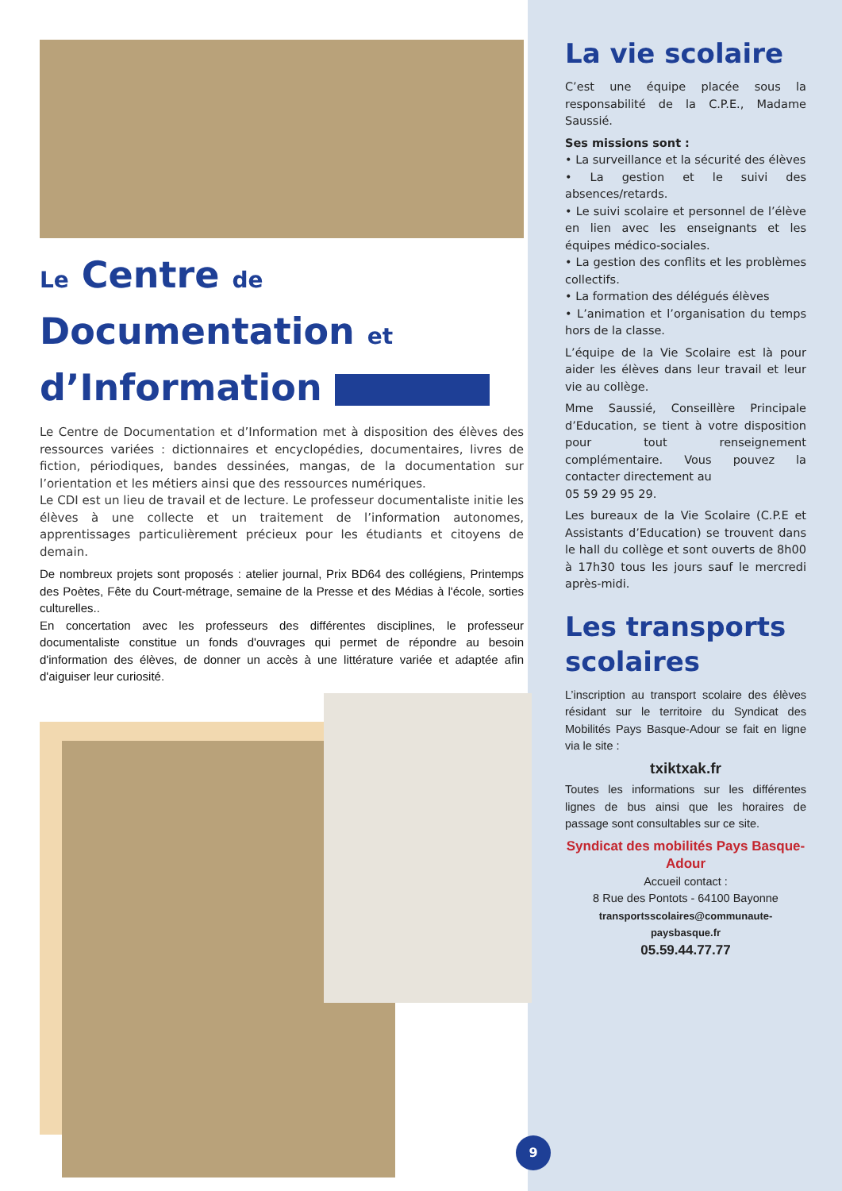Le Centre de
Documentation et
d’Information
Le Centre de Documentation et d’Information met à disposition des élèves des ressources variées : dictionnaires et encyclopédies, documentaires, livres de fiction, périodiques, bandes dessinées, mangas, de la documentation sur l’orientation et les métiers ainsi que des ressources numériques.
Le CDI est un lieu de travail et de lecture. Le professeur documentaliste initie les élèves à une collecte et un traitement de l’information autonomes, apprentissages particulièrement précieux pour les étudiants et citoyens de demain.
De nombreux projets sont proposés : atelier journal, Prix BD64 des collégiens, Printemps des Poètes, Fête du Court-métrage, semaine de la Presse et des Médias à l'école, sorties culturelles..
En concertation avec les professeurs des différentes disciplines, le professeur documentaliste constitue un fonds d'ouvrages qui permet de répondre au besoin d'information des élèves, de donner un accès à une littérature variée et adaptée afin d'aiguiser leur curiosité.
La vie scolaire
C’est une équipe placée sous la responsabilité de la C.P.E., Madame Saussié.
Ses missions sont :
• La surveillance et la sécurité des élèves
• La gestion et le suivi des absences/retards.
• Le suivi scolaire et personnel de l’élève en lien avec les enseignants et les équipes médico-sociales.
• La gestion des conflits et les problèmes collectifs.
• La formation des délégués élèves
• L’animation et l’organisation du temps hors de la classe.
L’équipe de la Vie Scolaire est là pour aider les élèves dans leur travail et leur vie au collège.
Mme Saussié, Conseillère Principale d’Education, se tient à votre disposition pour tout renseignement complémentaire. Vous pouvez la contacter directement au
05 59 29 95 29.
Les bureaux de la Vie Scolaire (C.P.E et Assistants d’Education) se trouvent dans le hall du collège et sont ouverts de 8h00 à 17h30 tous les jours sauf le mercredi après-midi.
Les transports scolaires
L’inscription au transport scolaire des élèves résidant sur le territoire du Syndicat des Mobilités Pays Basque-Adour se fait en ligne via le site :
txiktxak.fr
Toutes les informations sur les différentes lignes de bus ainsi que les horaires de passage sont consultables sur ce site.
Syndicat des mobilités Pays Basque-Adour
Accueil contact :
8 Rue des Pontots - 64100 Bayonne
transportsscolaires@communaute-paysbasque.fr
05.59.44.77.77
9